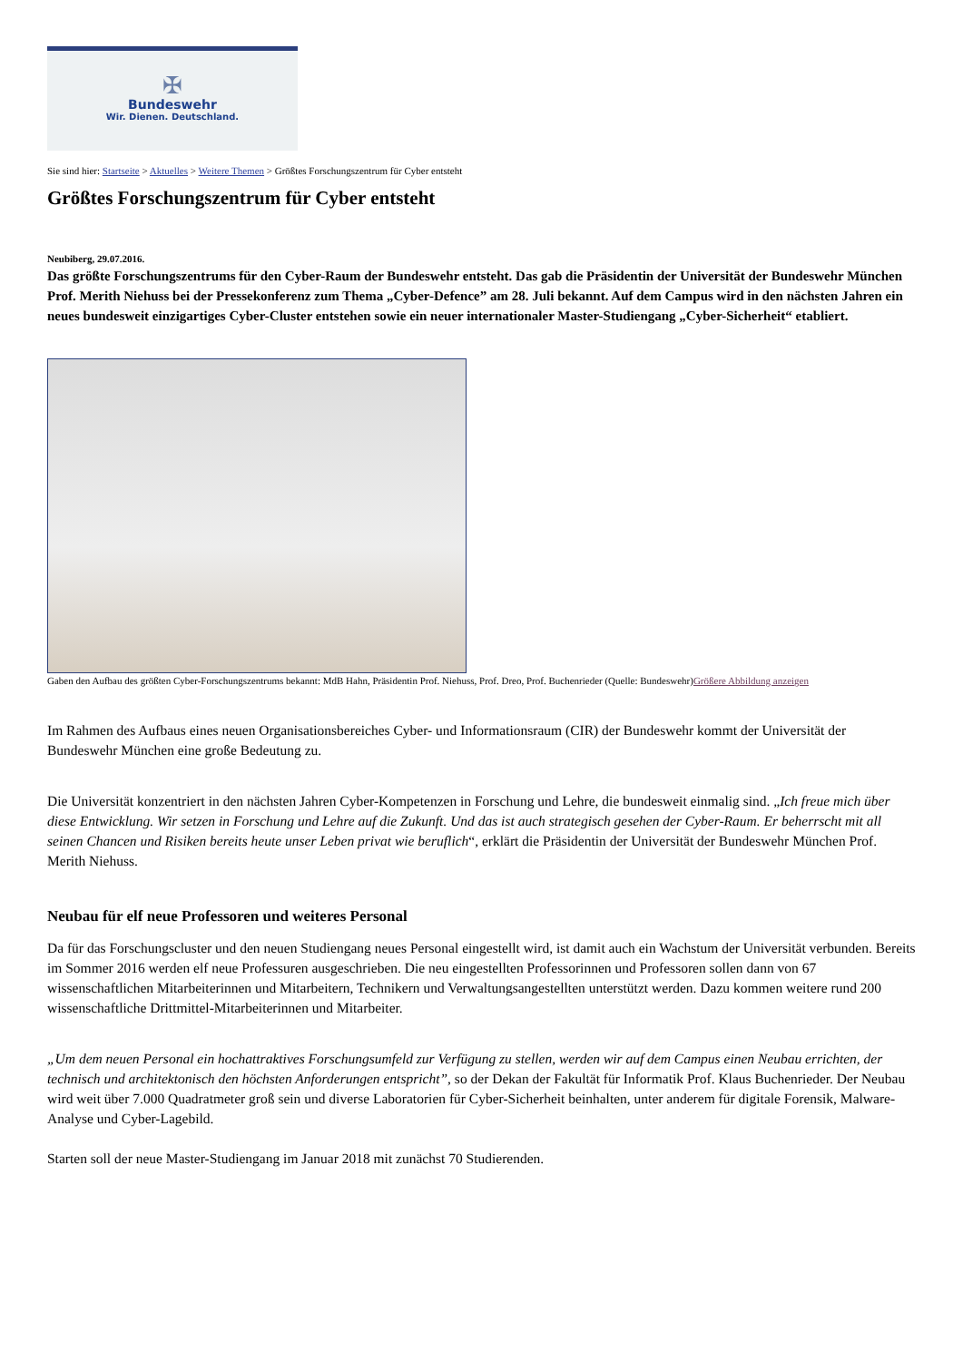✠
Bundeswehr
Wir. Dienen. Deutschland.
Sie sind hier: Startseite > Aktuelles > Weitere Themen > Größtes Forschungszentrum für Cyber entsteht
Größtes Forschungszentrum für Cyber entsteht
Neubiberg, 29.07.2016.
Das größte Forschungszentrums für den Cyber-Raum der Bundeswehr entsteht. Das gab die Präsidentin der Universität der Bundeswehr München Prof. Merith Niehuss bei der Pressekonferenz zum Thema „Cyber-Defence” am 28. Juli bekannt. Auf dem Campus wird in den nächsten Jahren ein neues bundesweit einzigartiges Cyber-Cluster entstehen sowie ein neuer internationaler Master-Studiengang „Cyber-Sicherheit“ etabliert.
Gaben den Aufbau des größten Cyber-Forschungszentrums bekannt: MdB Hahn, Präsidentin Prof. Niehuss, Prof. Dreo, Prof. Buchenrieder (Quelle: Bundeswehr)Größere Abbildung anzeigen
Im Rahmen des Aufbaus eines neuen Organisationsbereiches Cyber- und Informationsraum (CIR) der Bundeswehr kommt der Universität der Bundeswehr München eine große Bedeutung zu.
Die Universität konzentriert in den nächsten Jahren Cyber-Kompetenzen in Forschung und Lehre, die bundesweit einmalig sind. „Ich freue mich über diese Entwicklung. Wir setzen in Forschung und Lehre auf die Zukunft. Und das ist auch strategisch gesehen der Cyber-Raum. Er beherrscht mit all seinen Chancen und Risiken bereits heute unser Leben privat wie beruflich“, erklärt die Präsidentin der Universität der Bundeswehr München Prof. Merith Niehuss.
Neubau für elf neue Professoren und weiteres Personal
Da für das Forschungscluster und den neuen Studiengang neues Personal eingestellt wird, ist damit auch ein Wachstum der Universität verbunden. Bereits im Sommer 2016 werden elf neue Professuren ausgeschrieben. Die neu eingestellten Professorinnen und Professoren sollen dann von 67 wissenschaftlichen Mitarbeiterinnen und Mitarbeitern, Technikern und Verwaltungsangestellten unterstützt werden. Dazu kommen weitere rund 200 wissenschaftliche Drittmittel-Mitarbeiterinnen und Mitarbeiter.
„Um dem neuen Personal ein hochattraktives Forschungsumfeld zur Verfügung zu stellen, werden wir auf dem Campus einen Neubau errichten, der technisch und architektonisch den höchsten Anforderungen entspricht”, so der Dekan der Fakultät für Informatik Prof. Klaus Buchenrieder. Der Neubau wird weit über 7.000 Quadratmeter groß sein und diverse Laboratorien für Cyber-Sicherheit beinhalten, unter anderem für digitale Forensik, Malware-Analyse und Cyber-Lagebild.
Starten soll der neue Master-Studiengang im Januar 2018 mit zunächst 70 Studierenden.